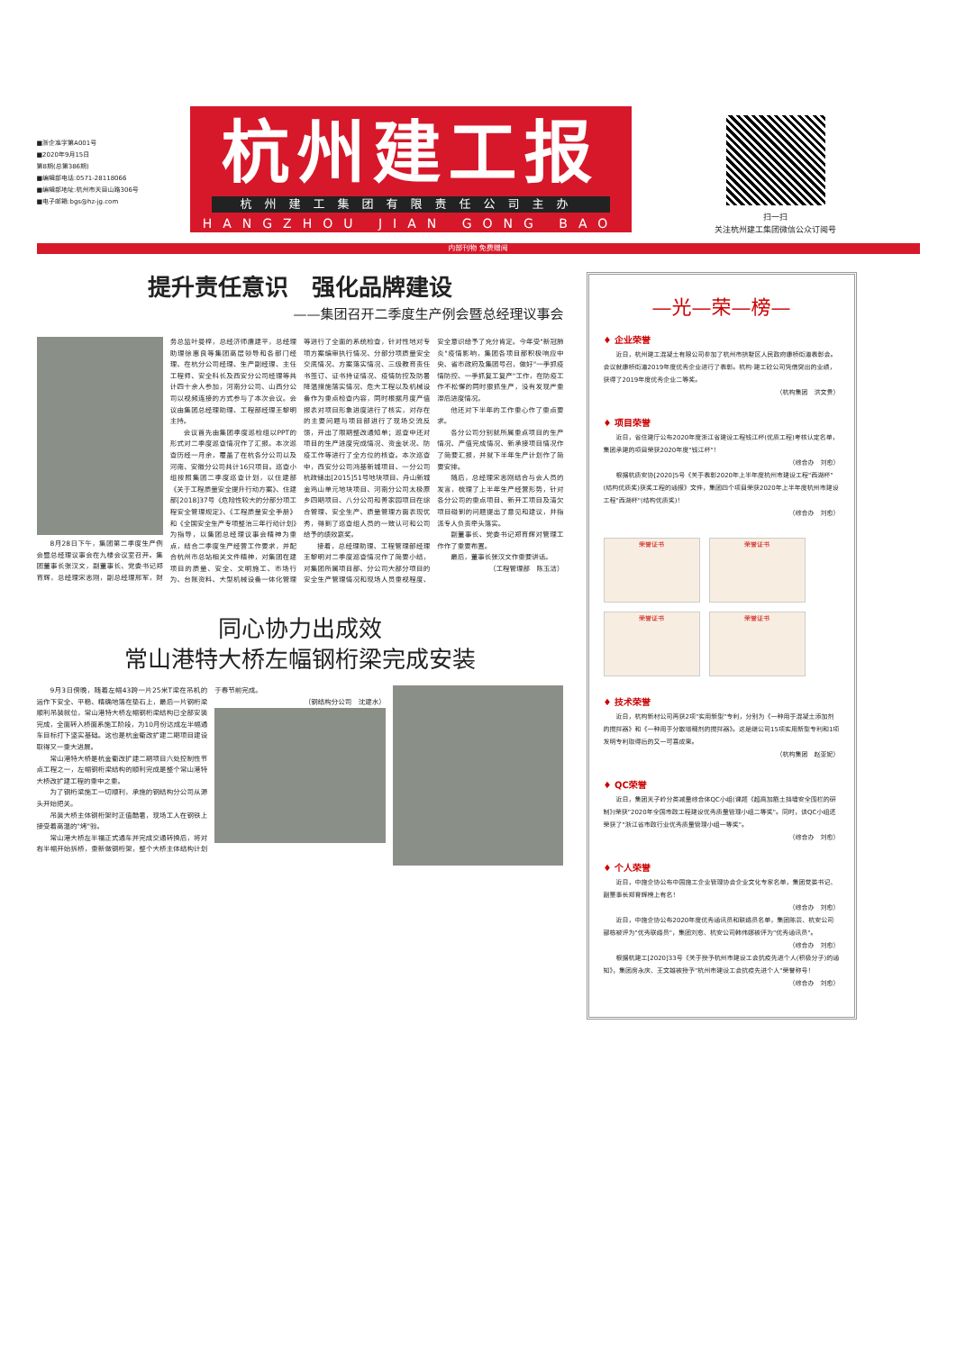■浙企准字第A001号
■2020年9月15日
第8期(总第386期)
■编辑部电话:0571-28118066
■编辑部地址:杭州市天目山路306号
■电子邮箱:bgs@hz-jg.com
杭州建工报
杭州建工集团有限责任公司主办
HANGZHOU JIAN GONG BAO
扫一扫
关注杭州建工集团微信公众订阅号
内部刊物 免费赠阅
提升责任意识　强化品牌建设
——集团召开二季度生产例会暨总经理议事会
8月28日下午，集团第二季度生产例会暨总经理议事会在九楼会议室召开。集团董事长张汉文，副董事长、党委书记郑育辉，总经理宋志刚，副总经理邢军，财务总监叶曼梓，总经济师唐建平，总经理助理徐惠良等集团高层领导和各部门经理、在杭分公司经理、生产副经理、主任工程师、安全科长及西安分公司经理等共计四十余人参加，河南分公司、山西分公司以视频连接的方式参与了本次会议。会议由集团总经理助理、工程部经理王黎明主持。
会议首先由集团季度巡检组以PPT的形式对二季度巡查情况作了汇报。本次巡查历经一月余，覆盖了在杭各分公司以及河南、安徽分公司共计16只项目。巡查小组按照集团二季度巡查计划，以住建部《关于工程质量安全提升行动方案》、住建部[2018]37号《危险性较大的分部分项工程安全管理规定》、《工程质量安全手册》和《全国安全生产专项整治三年行动计划》为指导，以集团总经理议事会精神为重点，结合二季度生产经营工作要求，并配合杭州市总站相关文件精神，对集团在建项目的质量、安全、文明施工、市场行为、台账资料、大型机械设备一体化管理等进行了全面的系统检查，针对性地对专项方案编审执行情况、分部分项质量安全交底情况、方案落实情况、三级教育责任书签订、证书持证情况、疫情防控及防暑降温措施落实情况、危大工程以及机械设备作为重点检查内容，同时根据月度产值报表对项目形象进度进行了核实，对存在的主要问题与项目部进行了现场交流反馈，开出了限期整改通知单；巡查中还对项目的生产进度完成情况、资金状况、防疫工作等进行了全方位的核查。本次巡查中，西安分公司鸿基新城项目、一分公司杭政储出[2015]51号地块项目、舟山新城金鸡山单元地块项目、河南分公司太极原乡四期项目、八分公司和善家园项目在综合管理、安全生产、质量管理方面表现优秀，得到了巡查组人员的一致认可和公司给予的绩效嘉奖。
接着，总经理助理、工程管理部经理王黎明对二季度巡查情况作了简要小结，对集团所属项目部、分公司大部分项目的安全生产管理情况和现场人员重视程度、安全意识给予了充分肯定。今年受"新冠肺炎"疫情影响，集团各项目部积极响应中央、省市政府及集团号召，做好"一手抓疫情防控、一手抓复工复产"工作，在防疫工作不松懈的同时狠抓生产，没有发现严重滞后进度情况。
他还对下半年的工作重心作了重点要求。
各分公司分别就所属重点项目的生产情况、产值完成情况、新承接项目情况作了简要汇报，并就下半年生产计划作了简要安排。
随后，总经理宋志刚结合与会人员的发言，梳理了上半年生产经营形势，针对各分公司的重点项目、新开工项目及清欠项目碰到的问题提出了意见和建议，并指派专人负责牵头落实。
副董事长、党委书记郑育辉对管理工作作了重要布置。
最后，董事长张汉文作重要讲话。
（工程管理部　陈玉洁）
同心协力出成效
常山港特大桥左幅钢桁梁完成安装
9月3日傍晚，随着左幅43跨一片25米T梁在吊机的运作下安全、平稳、精确地落在垫石上，最后一片钢桁梁顺利吊装就位，常山港特大桥左幅钢桁梁结构已全部安装完成，全面转入桥面系施工阶段，为10月份达成左半幅通车目标打下坚实基础。这也是杭金衢改扩建二期项目建设取得又一重大进展。
常山港特大桥是杭金衢改扩建二期项目六处控制性节点工程之一，左幅钢桁梁结构的顺利完成是整个常山港特大桥改扩建工程的重中之重。
为了钢桁梁施工一切顺利，承施的钢结构分公司从源头开始把关。
吊装大桥主体钢桁架时正值酷暑，现场工人在钢铁上接受着高温的"烤"验。
常山港大桥左半福正式通车并完成交通转换后，将对右半幅开始拆桥，重新做钢桁架，整个大桥主体结构计划于春节前完成。
（钢结构分公司　沈建水）
—光—荣—榜—
♦ 企业荣誉
近日，杭州建工混凝土有限公司参加了杭州市拱墅区人民政府康桥街道表彰会。会议就康桥街道2019年度优秀企业进行了表彰。杭构·建工砼公司凭借突出的业绩，获得了2019年度优秀企业二等奖。
（杭构集团　洪文贵）
♦ 项目荣誉
近日，省住建厅公布2020年度浙江省建设工程钱江杯(优质工程)考核认定名单，集团承建的项目荣获2020年度"钱江杯"！
（综合办　刘愈）
根据杭质安协[2020]5号《关于表彰2020年上半年度杭州市建设工程"西湖杯"(结构优质奖)获奖工程的通报》文件，集团四个项目荣获2020年上半年度杭州市建设工程"西湖杯"(结构优质奖)！
（综合办　刘愈）
荣誉证书
荣誉证书
荣誉证书
荣誉证书
♦ 技术荣誉
近日，杭构新材公司再获2项"实用新型"专利，分别为《一种用于混凝土添加剂的搅拌器》和《一种用于分散增稠剂的搅拌器》。这是继公司15项实用新型专利和1项发明专利取得后的又一可喜成果。
（杭构集团　赵亚妮）
♦ QC荣誉
近日，集团天子岭分类减量综合体QC小组(课题《超高加筋土挡墙安全围栏的研制》)荣获"2020年全国市政工程建设优秀质量管理小组二等奖"。同时，该QC小组还荣获了"浙江省市政行业优秀质量管理小组一等奖"。
（综合办　刘愈）
♦ 个人荣誉
近日，中施企协公布中国施工企业管理协会企业文化专家名单，集团党委书记、副董事长郑育辉榜上有名！
（综合办　刘愈）
近日，中施企协公布2020年度优秀通讯员和联络员名单，集团陈芸、杭安公司郦栋被评为"优秀联络员"，集团刘愈、杭安公司韩伟娜被评为"优秀通讯员"。
（综合办　刘愈）
根据杭建工[2020]33号《关于授予杭州市建设工会抗疫先进个人(积极分子)的通知》，集团房永庆、王文雄被授予"杭州市建设工会抗疫先进个人"荣誉称号！
（综合办　刘愈）